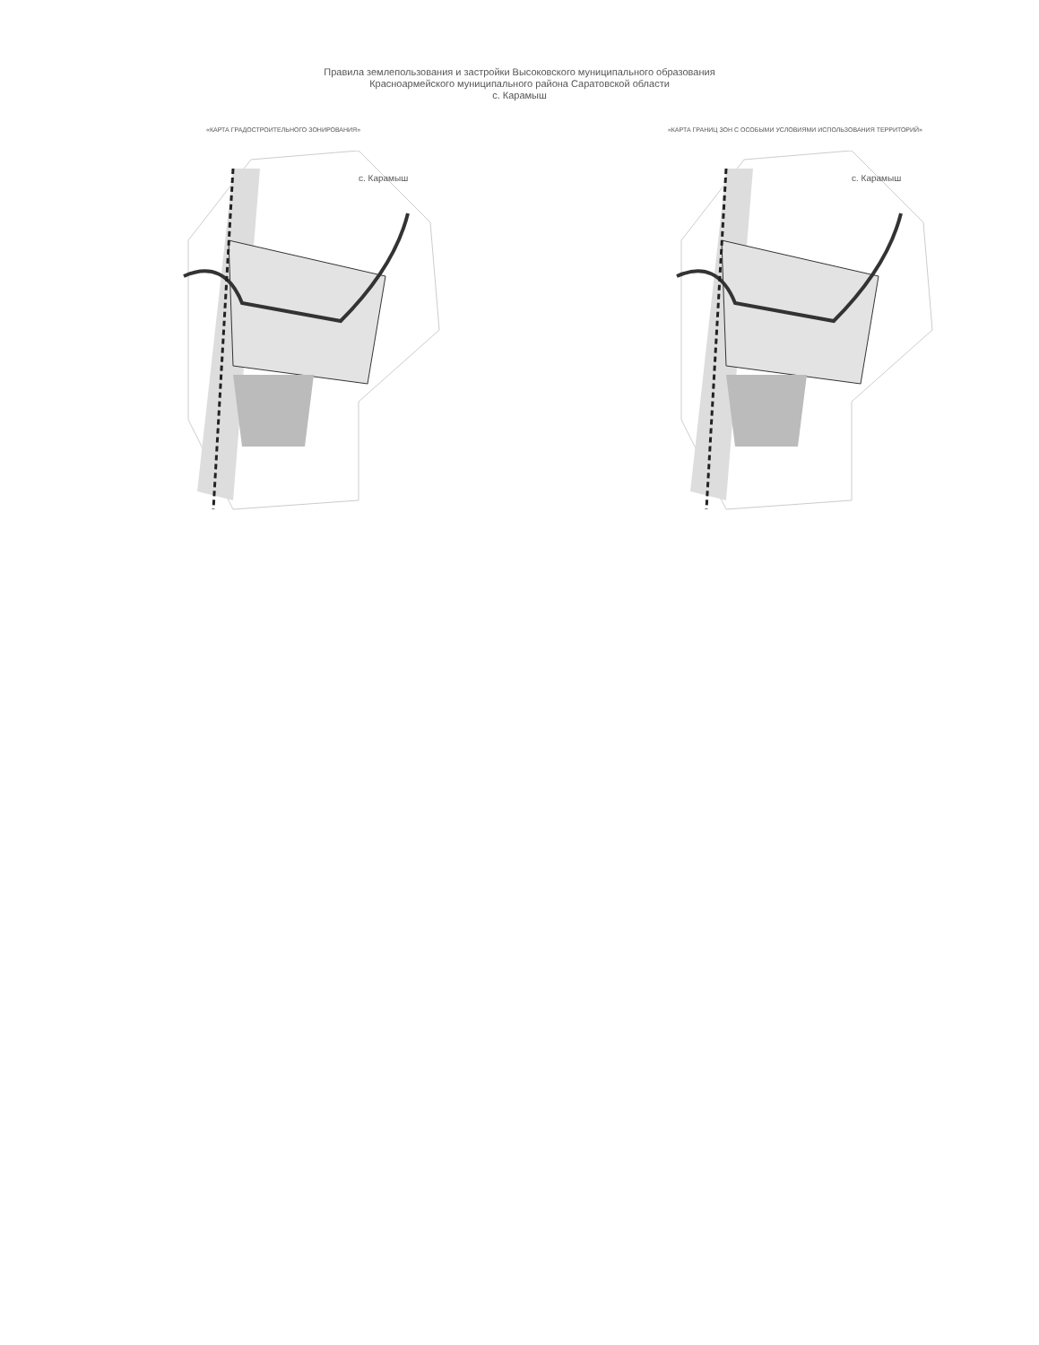Правила землепользования и застройки Высоковского муниципального образования
Красноармейского муниципального района Саратовской области
с. Карамыш
«КАРТА ГРАДОСТРОИТЕЛЬНОГО ЗОНИРОВАНИЯ» «КАРТА ГРАНИЦ ЗОН С ОСОБЫМИ УСЛОВИЯМИ ИСПОЛЬЗОВАНИЯ ТЕРРИТОРИЙ»
с. Карамыш
с. Карамыш